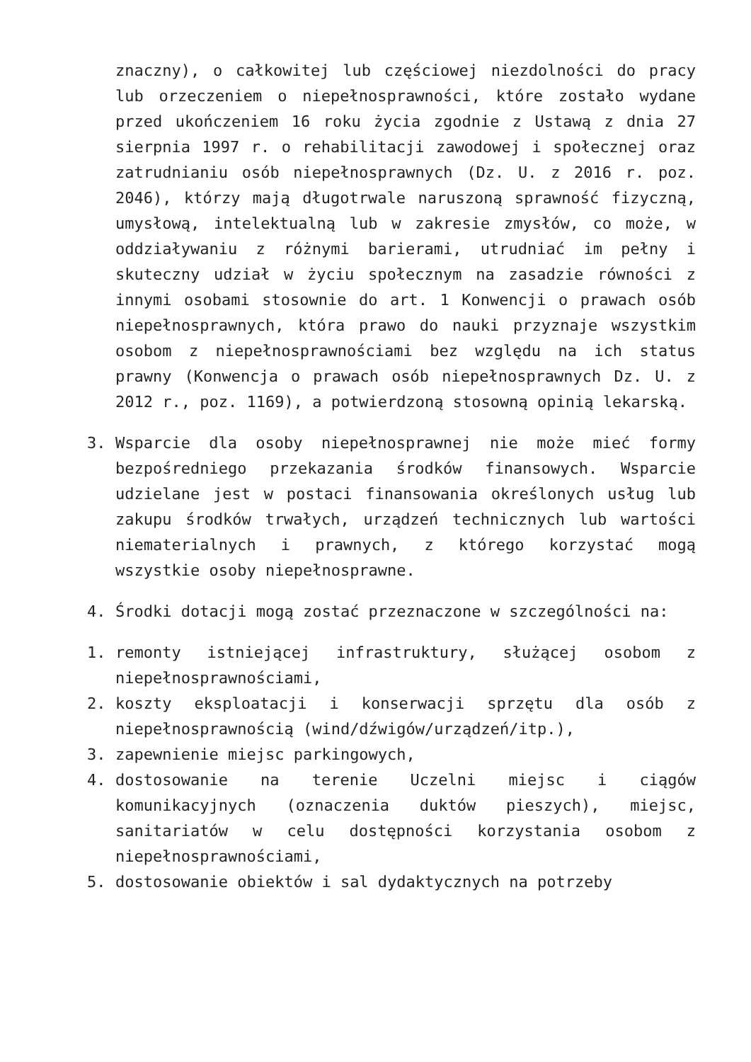znaczny), o całkowitej lub częściowej niezdolności do pracy lub orzeczeniem o niepełnosprawności, które zostało wydane przed ukończeniem 16 roku życia zgodnie z Ustawą z dnia 27 sierpnia 1997 r. o rehabilitacji zawodowej i społecznej oraz zatrudnianiu osób niepełnosprawnych (Dz. U. z 2016 r. poz. 2046), którzy mają długotrwale naruszoną sprawność fizyczną, umysłową, intelektualną lub w zakresie zmysłów, co może, w oddziaływaniu z różnymi barierami, utrudniać im pełny i skuteczny udział w życiu społecznym na zasadzie równości z innymi osobami stosownie do art. 1 Konwencji o prawach osób niepełnosprawnych, która prawo do nauki przyznaje wszystkim osobom z niepełnosprawnościami bez względu na ich status prawny (Konwencja o prawach osób niepełnosprawnych Dz. U. z 2012 r., poz. 1169), a potwierdzoną stosowną opinią lekarską.
3. Wsparcie dla osoby niepełnosprawnej nie może mieć formy bezpośredniego przekazania środków finansowych. Wsparcie udzielane jest w postaci finansowania określonych usług lub zakupu środków trwałych, urządzeń technicznych lub wartości niematerialnych i prawnych, z którego korzystać mogą wszystkie osoby niepełnosprawne.
4. Środki dotacji mogą zostać przeznaczone w szczególności na:
1. remonty istniejącej infrastruktury, służącej osobom z niepełnosprawnościami,
2. koszty eksploatacji i konserwacji sprzętu dla osób z niepełnosprawnością (wind/dźwigów/urządzeń/itp.),
3. zapewnienie miejsc parkingowych,
4. dostosowanie na terenie Uczelni miejsc i ciągów komunikacyjnych (oznaczenia duktów pieszych), miejsc, sanitariatów w celu dostępności korzystania osobom z niepełnosprawnościami,
5. dostosowanie obiektów i sal dydaktycznych na potrzeby